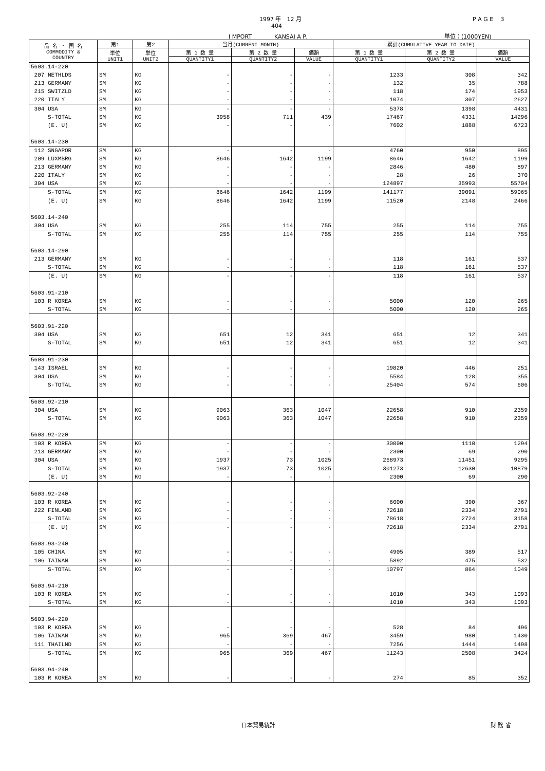1997 年　12 月 P A G E　 3
404
I MPORT　　　　KANSAI A P. 単位：(1000YEN)
| 品 名 ・ 国 名 COMMODITY & COUNTRY | 第1 | 第2 | 当月(CURRENT MONTH) | | | 累計(CUMULATIVE YEAR TO DATE) | | |
| --- | --- | --- | --- | --- | --- | --- | --- | --- |
| | 単位 UNIT1 | 単位 UNIT2 | 第 1 数 量 | 第 2 数 量 | 価額 | 第 1 数 量 | 第 2 数 量 | 価額 |
| | | | QUANTITY1 | QUANTITY2 | VALUE | QUANTITY1 | QUANTITY2 | VALUE |
| 5603.14-220 | | | | | | | | |
| 207 NETHLDS | SM | KG | - | - | - | 1233 | 308 | 342 |
| 213 GERMANY | SM | KG | - | - | - | 132 | 35 | 788 |
| 215 SWITZLD | SM | KG | - | - | - | 118 | 174 | 1953 |
| 220 ITALY | SM | KG | - | - | - | 1074 | 307 | 2627 |
| 304 USA | SM | KG | - | - | - | 5378 | 1398 | 4431 |
| S-TOTAL | SM | KG | 3958 | 711 | 439 | 17467 | 4331 | 14296 |
| (E. U) | SM | KG | - | - | - | 7602 | 1888 | 6723 |
| 5603.14-230 | | | | | | | | |
| 112 SNGAPOR | SM | KG | - | - | - | 4760 | 950 | 895 |
| 209 LUXMBRG | SM | KG | 8646 | 1642 | 1199 | 8646 | 1642 | 1199 |
| 213 GERMANY | SM | KG | - | - | - | 2846 | 480 | 897 |
| 220 ITALY | SM | KG | - | - | - | 28 | 26 | 370 |
| 304 USA | SM | KG | - | - | - | 124897 | 35993 | 55704 |
| S-TOTAL | SM | KG | 8646 | 1642 | 1199 | 141177 | 39091 | 59065 |
| (E. U) | SM | KG | 8646 | 1642 | 1199 | 11520 | 2148 | 2466 |
| 5603.14-240 | | | | | | | | |
| 304 USA | SM | KG | 255 | 114 | 755 | 255 | 114 | 755 |
| S-TOTAL | SM | KG | 255 | 114 | 755 | 255 | 114 | 755 |
| 5603.14-290 | | | | | | | | |
| 213 GERMANY | SM | KG | - | - | - | 118 | 161 | 537 |
| S-TOTAL | SM | KG | - | - | - | 118 | 161 | 537 |
| (E. U) | SM | KG | - | - | - | 118 | 161 | 537 |
| 5603.91-210 | | | | | | | | |
| 103 R KOREA | SM | KG | - | - | - | 5000 | 120 | 265 |
| S-TOTAL | SM | KG | - | - | - | 5000 | 120 | 265 |
| 5603.91-220 | | | | | | | | |
| 304 USA | SM | KG | 651 | 12 | 341 | 651 | 12 | 341 |
| S-TOTAL | SM | KG | 651 | 12 | 341 | 651 | 12 | 341 |
| 5603.91-230 | | | | | | | | |
| 143 ISRAEL | SM | KG | - | - | - | 19820 | 446 | 251 |
| 304 USA | SM | KG | - | - | - | 5584 | 128 | 355 |
| S-TOTAL | SM | KG | - | - | - | 25404 | 574 | 606 |
| 5603.92-210 | | | | | | | | |
| 304 USA | SM | KG | 9063 | 363 | 1047 | 22658 | 910 | 2359 |
| S-TOTAL | SM | KG | 9063 | 363 | 1047 | 22658 | 910 | 2359 |
| 5603.92-220 | | | | | | | | |
| 103 R KOREA | SM | KG | - | - | - | 30000 | 1110 | 1294 |
| 213 GERMANY | SM | KG | - | - | - | 2300 | 69 | 290 |
| 304 USA | SM | KG | 1937 | 73 | 1025 | 268973 | 11451 | 9295 |
| S-TOTAL | SM | KG | 1937 | 73 | 1025 | 301273 | 12630 | 10879 |
| (E. U) | SM | KG | - | - | - | 2300 | 69 | 290 |
| 5603.92-240 | | | | | | | | |
| 103 R KOREA | SM | KG | - | - | - | 6000 | 390 | 367 |
| 222 FINLAND | SM | KG | - | - | - | 72618 | 2334 | 2791 |
| S-TOTAL | SM | KG | - | - | - | 78618 | 2724 | 3158 |
| (E. U) | SM | KG | - | - | - | 72618 | 2334 | 2791 |
| 5603.93-240 | | | | | | | | |
| 105 CHINA | SM | KG | - | - | - | 4905 | 389 | 517 |
| 106 TAIWAN | SM | KG | - | - | - | 5892 | 475 | 532 |
| S-TOTAL | SM | KG | - | - | - | 10797 | 864 | 1049 |
| 5603.94-210 | | | | | | | | |
| 103 R KOREA | SM | KG | - | - | - | 1010 | 343 | 1093 |
| S-TOTAL | SM | KG | - | - | - | 1010 | 343 | 1093 |
| 5603.94-220 | | | | | | | | |
| 103 R KOREA | SM | KG | - | - | - | 528 | 84 | 496 |
| 106 TAIWAN | SM | KG | 965 | 369 | 467 | 3459 | 980 | 1430 |
| 111 THAILND | SM | KG | - | - | - | 7256 | 1444 | 1498 |
| S-TOTAL | SM | KG | 965 | 369 | 467 | 11243 | 2508 | 3424 |
| 5603.94-240 | | | | | | | | |
| 103 R KOREA | SM | KG | - | - | - | 274 | 85 | 352 |
日本貿易統計 財 務 省